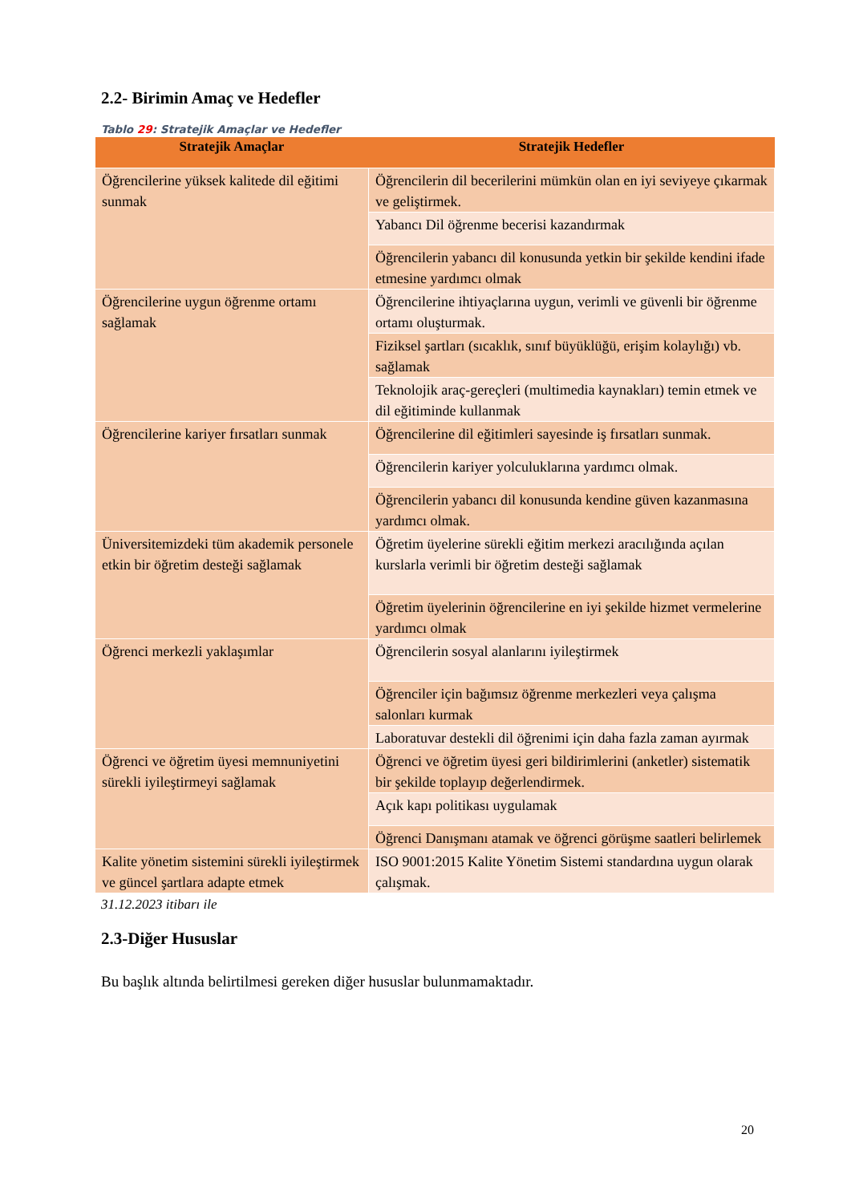2.2- Birimin Amaç ve Hedefler
Tablo 29: Stratejik Amaçlar ve Hedefler
| Stratejik Amaçlar | Stratejik Hedefler |
| --- | --- |
| Öğrencilerine yüksek kalitede dil eğitimi sunmak | Öğrencilerin dil becerilerini mümkün olan en iyi seviyeye çıkarmak ve geliştirmek. |
| | Yabancı Dil öğrenme becerisi kazandırmak |
| | Öğrencilerin yabancı dil konusunda yetkin bir şekilde kendini ifade etmesine yardımcı olmak |
| Öğrencilerine uygun öğrenme ortamı sağlamak | Öğrencilerine ihtiyaçlarına uygun, verimli ve güvenli bir öğrenme ortamı oluşturmak. |
| | Fiziksel şartları (sıcaklık, sınıf büyüklüğü, erişim kolaylığı) vb. sağlamak |
| | Teknolojik araç-gereçleri (multimedia kaynakları) temin etmek ve dil eğitiminde kullanmak |
| Öğrencilerine kariyer fırsatları sunmak | Öğrencilerine dil eğitimleri sayesinde iş fırsatları sunmak. |
| | Öğrencilerin kariyer yolculuklarına yardımcı olmak. |
| | Öğrencilerin yabancı dil konusunda kendine güven kazanmasına yardımcı olmak. |
| Üniversitemizdeki tüm akademik personele etkin bir öğretim desteği sağlamak | Öğretim üyelerine sürekli eğitim merkezi aracılığında açılan kurslarla verimli bir öğretim desteği sağlamak |
| | Öğretim üyelerinin öğrencilerine en iyi şekilde hizmet vermelerine yardımcı olmak |
| Öğrenci merkezli yaklaşımlar | Öğrencilerin sosyal alanlarını iyileştirmek |
| | Öğrenciler için bağımsız öğrenme merkezleri veya çalışma salonları kurmak |
| | Laboratuvar destekli dil öğrenimi için daha fazla zaman ayırmak |
| Öğrenci ve öğretim üyesi memnuniyetini sürekli iyileştirmeyi sağlamak | Öğrenci ve öğretim üyesi geri bildirimlerini (anketler) sistematik bir şekilde toplayıp değerlendirmek. |
| | Açık kapı politikası uygulamak |
| | Öğrenci Danışmanı atamak ve öğrenci görüşme saatleri belirlemek |
| Kalite yönetim sistemini sürekli iyileştirmek ve güncel şartlara adapte etmek | ISO 9001:2015 Kalite Yönetim Sistemi standardına uygun olarak çalışmak. |
31.12.2023 itibarı ile
2.3-Diğer Hususlar
Bu başlık altında belirtilmesi gereken diğer hususlar bulunmamaktadır.
20